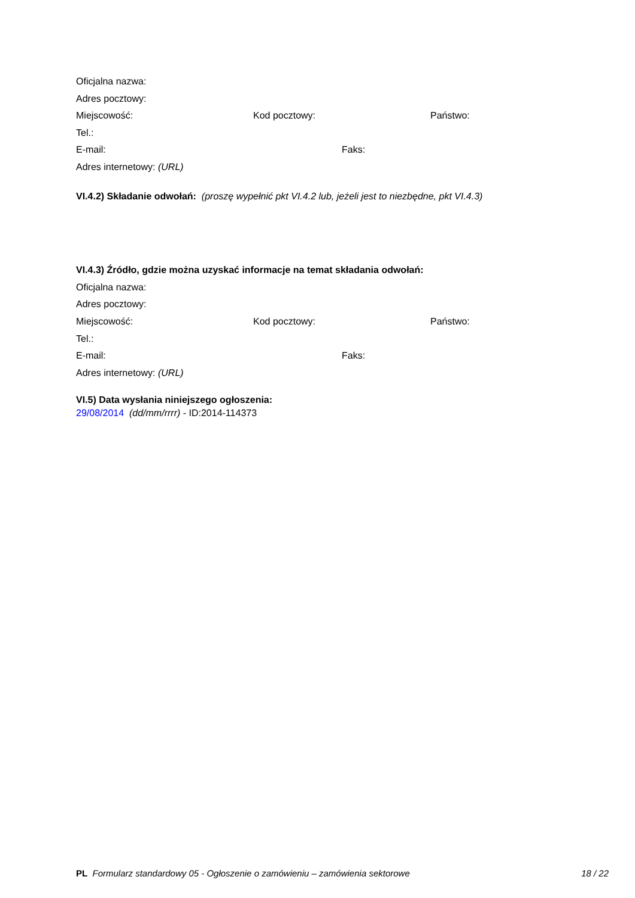Oficjalna nazwa:
Adres pocztowy:
Miejscowość: Kod pocztowy: Państwo:
Tel.:
E-mail: Faks:
Adres internetowy: (URL)
VI.4.2) Składanie odwołań: (proszę wypełnić pkt VI.4.2 lub, jeżeli jest to niezbędne, pkt VI.4.3)
VI.4.3) Źródło, gdzie można uzyskać informacje na temat składania odwołań:
Oficjalna nazwa:
Adres pocztowy:
Miejscowość: Kod pocztowy: Państwo:
Tel.:
E-mail: Faks:
Adres internetowy: (URL)
VI.5) Data wysłania niniejszego ogłoszenia:
29/08/2014 (dd/mm/rrrr) - ID:2014-114373
PL Formularz standardowy 05 - Ogłoszenie o zamówieniu – zamówienia sektorowe 18 / 22